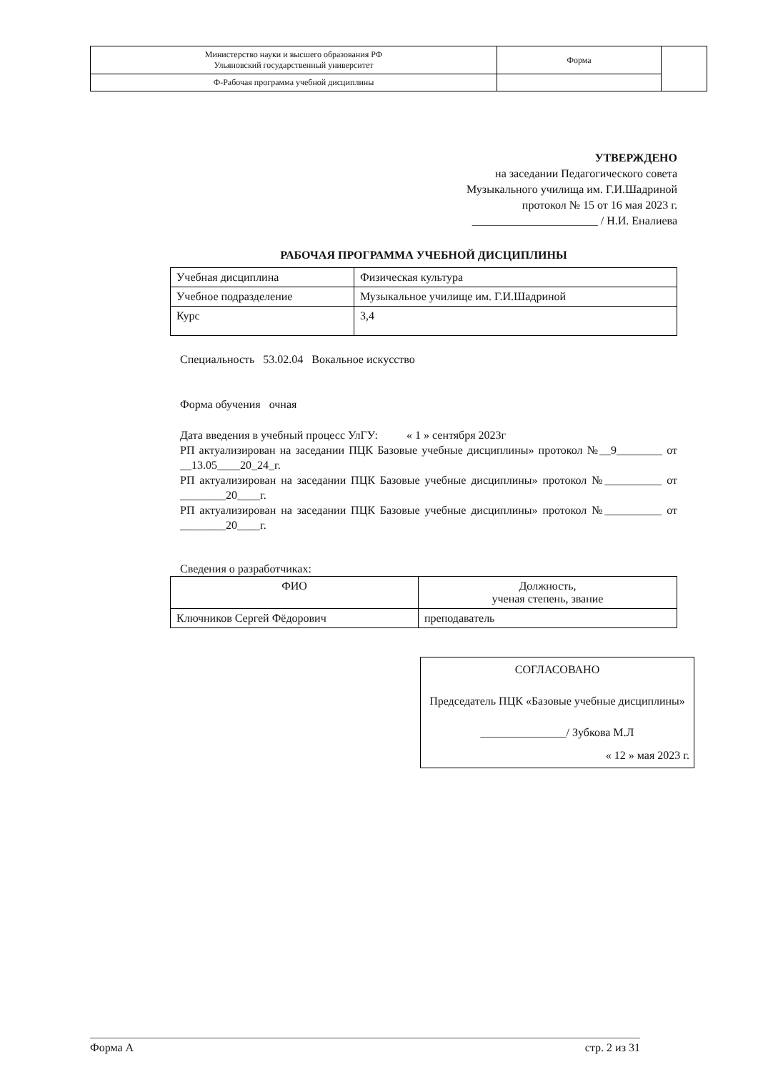| Министерство науки и высшего образования РФ Ульяновский государственный университет | Форма | |
| Ф-Рабочая программа учебной дисциплины | | |
УТВЕРЖДЕНО
на заседании Педагогического совета
Музыкального училища им. Г.И.Шадриной
протокол № 15 от 16 мая 2023 г.
______________________ / Н.И. Еналиева
РАБОЧАЯ ПРОГРАММА УЧЕБНОЙ ДИСЦИПЛИНЫ
| Учебная дисциплина | Физическая культура |
| Учебное подразделение | Музыкальное училище им. Г.И.Шадриной |
| Курс | 3,4 |
Специальность 53.02.04 Вокальное искусство
Форма обучения очная
Дата введения в учебный процесс УлГУ: « 1 » сентября 2023г
РП актуализирован на заседании ПЦК Базовые учебные дисциплины» протокол №__9________ от __13.05____20_24_г.
РП актуализирован на заседании ПЦК Базовые учебные дисциплины» протокол №__________ от ________20____г.
РП актуализирован на заседании ПЦК Базовые учебные дисциплины» протокол №__________ от ________20____г.
Сведения о разработчиках:
| ФИО | Должность, ученая степень, звание |
| --- | --- |
| Ключников Сергей Фёдорович | преподаватель |
СОГЛАСОВАНО
Председатель ПЦК «Базовые учебные дисциплины»
_______________/ Зубкова М.Л
« 12 » мая 2023 г.
Форма А стр. 2 из 31